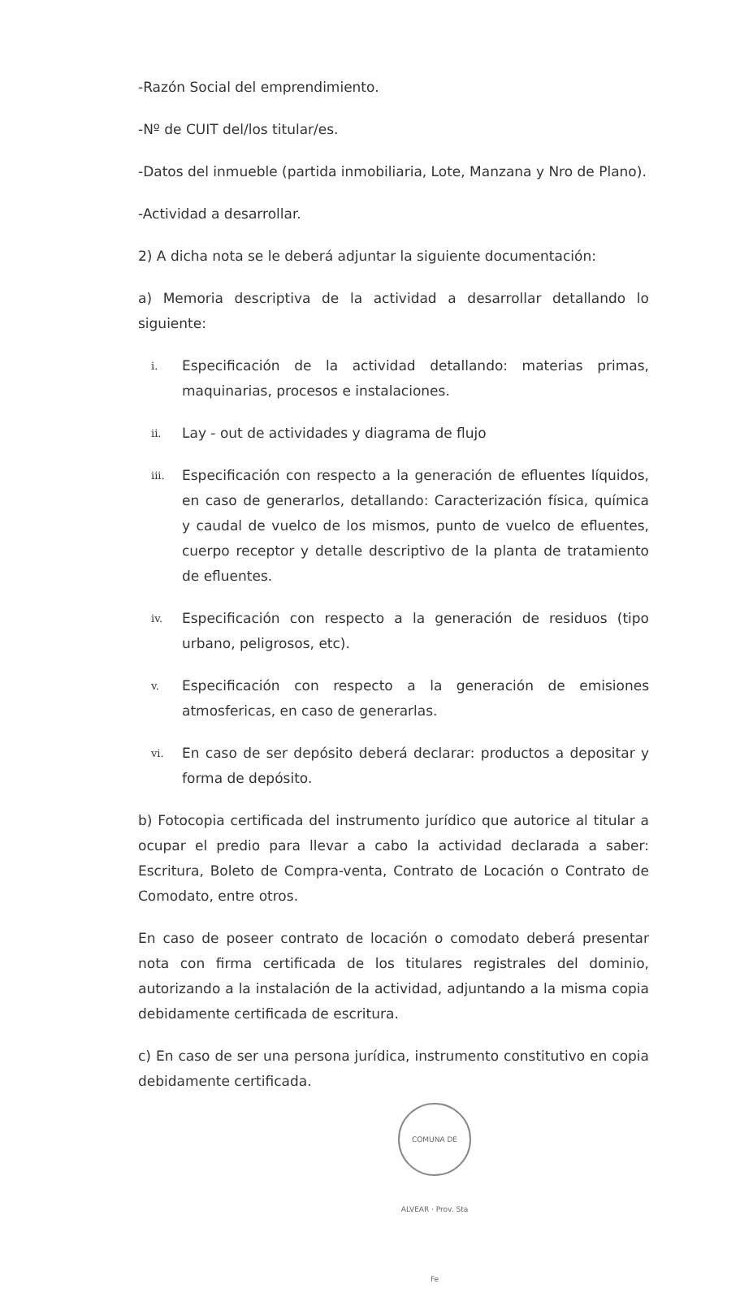-Razón Social del emprendimiento.
-Nº de CUIT del/los titular/es.
-Datos del inmueble (partida inmobiliaria, Lote, Manzana y Nro de Plano).
-Actividad a desarrollar.
2) A dicha nota se le deberá adjuntar la siguiente documentación:
a) Memoria descriptiva de la actividad a desarrollar detallando lo siguiente:
i. Especificación de la actividad detallando: materias primas, maquinarias, procesos e instalaciones.
ii. Lay - out de actividades y diagrama de flujo
iii. Especificación con respecto a la generación de efluentes líquidos, en caso de generarlos, detallando: Caracterización física, química y caudal de vuelco de los mismos, punto de vuelco de efluentes, cuerpo receptor y detalle descriptivo de la planta de tratamiento de efluentes.
iv. Especificación con respecto a la generación de residuos (tipo urbano, peligrosos, etc).
v. Especificación con respecto a la generación de emisiones atmosfericas, en caso de generarlas.
vi. En caso de ser depósito deberá declarar: productos a depositar y forma de depósito.
b) Fotocopia certificada del instrumento jurídico que autorice al titular a ocupar el predio para llevar a cabo la actividad declarada a saber: Escritura, Boleto de Compra-venta, Contrato de Locación o Contrato de Comodato, entre otros.
En caso de poseer contrato de locación o comodato deberá presentar nota con firma certificada de los titulares registrales del dominio, autorizando a la instalación de la actividad, adjuntando a la misma copia debidamente certificada de escritura.
c) En caso de ser una persona jurídica, instrumento constitutivo en copia debidamente certificada.
COMUNA DE ALVEAR · Prov. Sta Fe